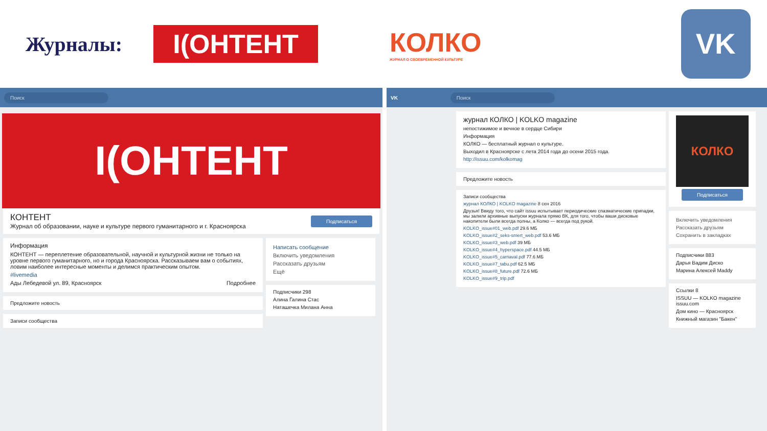Журналы:
I(OНТЕНТ
КОЛКО
ЖУРНАЛ О СВОЕВРЕМЕННОЙ КУЛЬТУРЕ
VK
Поиск
I(OНТЕНТ
КОНТЕНТ
Журнал об образовании, науке и культуре первого гуманитарного и г. Красноярска
Подписаться
Информация
КОНТЕНТ — переплетение образовательной, научной и культурной жизни не только на уровне первого гуманитарного, но и города Красноярска. Рассказываем вам о событиях, ловим наиболее интересные моменты и делимся практическим опытом.
#livemedia
Ады Лебедевой ул. 89, Красноярск Подробнее
Предложите новость
Записи сообщества
Написать сообщение
Включить уведомления
Рассказать друзьям
Ещё
Подписчики 298
Алина Галина Стас
Наташечка Милана Анна
VK Поиск
журнал КОЛКО | KOLKO magazine
непостижимое и вечное в сердце Сибири
Информация
КОЛКО — бесплатный журнал о культуре.
Выходил в Красноярске с лета 2014 года до осени 2015 года.
http://issuu.com/kolkomag
Предложите новость
Записи сообщества
журнал КОЛКО | KOLKO magazine 8 сен 2016
Друзья! Ввиду того, что сайт issuu испытывает периодические спазматические припадки, мы залили архивные выпуски журнала прямо ВК, для того, чтобы ваши дисковые накопители были всегда полны, а Колко — всегда под рукой.
KOLKO_issue#01_web.pdf 29.6 МБ
KOLKO_issue#2_seks-smert_web.pdf 53.6 МБ
KOLKO_issue#3_web.pdf 39 МБ
KOLKO_issue#4_hyperspace.pdf 44.5 МБ
KOLKO_issue#5_carnaval.pdf 77.6 МБ
KOLKO_issue#7_tabu.pdf 62.5 МБ
KOLKO_issue#8_future.pdf 72.6 МБ
KOLKO_issue#9_trip.pdf
КОЛКО
Подписаться
Включить уведомления
Рассказать друзьям
Сохранить в закладках
Подписчики 883
Дарья Вадим Диско
Марина Алексей Maddy
Ссылки 8
ISSUU — KOLKO magazine issuu.com
Дом кино — Красноярск
Книжный магазин "Бакен"